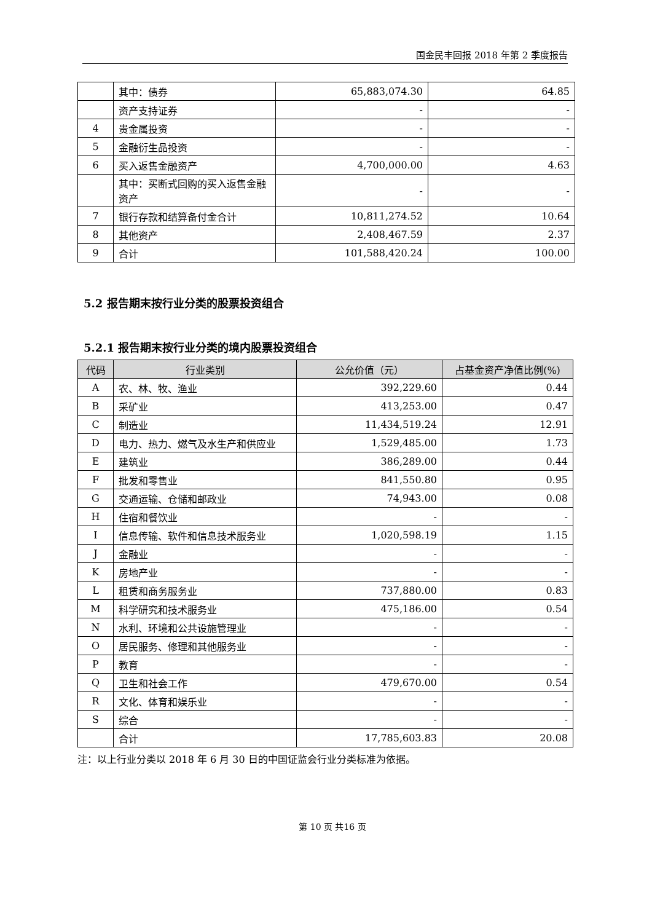国金民丰回报 2018 年第 2 季度报告
| | 其中：债券 | 65,883,074.30 | 64.85 |
| | 资产支持证券 | - | - |
| 4 | 贵金属投资 | - | - |
| 5 | 金融衍生品投资 | - | - |
| 6 | 买入返售金融资产 | 4,700,000.00 | 4.63 |
| | 其中：买断式回购的买入返售金融资产 | - | - |
| 7 | 银行存款和结算备付金合计 | 10,811,274.52 | 10.64 |
| 8 | 其他资产 | 2,408,467.59 | 2.37 |
| 9 | 合计 | 101,588,420.24 | 100.00 |
5.2 报告期末按行业分类的股票投资组合
5.2.1 报告期末按行业分类的境内股票投资组合
| 代码 | 行业类别 | 公允价值（元） | 占基金资产净值比例(%) |
| --- | --- | --- | --- |
| A | 农、林、牧、渔业 | 392,229.60 | 0.44 |
| B | 采矿业 | 413,253.00 | 0.47 |
| C | 制造业 | 11,434,519.24 | 12.91 |
| D | 电力、热力、燃气及水生产和供应业 | 1,529,485.00 | 1.73 |
| E | 建筑业 | 386,289.00 | 0.44 |
| F | 批发和零售业 | 841,550.80 | 0.95 |
| G | 交通运输、仓储和邮政业 | 74,943.00 | 0.08 |
| H | 住宿和餐饮业 | - | - |
| I | 信息传输、软件和信息技术服务业 | 1,020,598.19 | 1.15 |
| J | 金融业 | - | - |
| K | 房地产业 | - | - |
| L | 租赁和商务服务业 | 737,880.00 | 0.83 |
| M | 科学研究和技术服务业 | 475,186.00 | 0.54 |
| N | 水利、环境和公共设施管理业 | - | - |
| O | 居民服务、修理和其他服务业 | - | - |
| P | 教育 | - | - |
| Q | 卫生和社会工作 | 479,670.00 | 0.54 |
| R | 文化、体育和娱乐业 | - | - |
| S | 综合 | - | - |
| | 合计 | 17,785,603.83 | 20.08 |
注：以上行业分类以 2018 年 6 月 30 日的中国证监会行业分类标准为依据。
第 10 页 共16 页